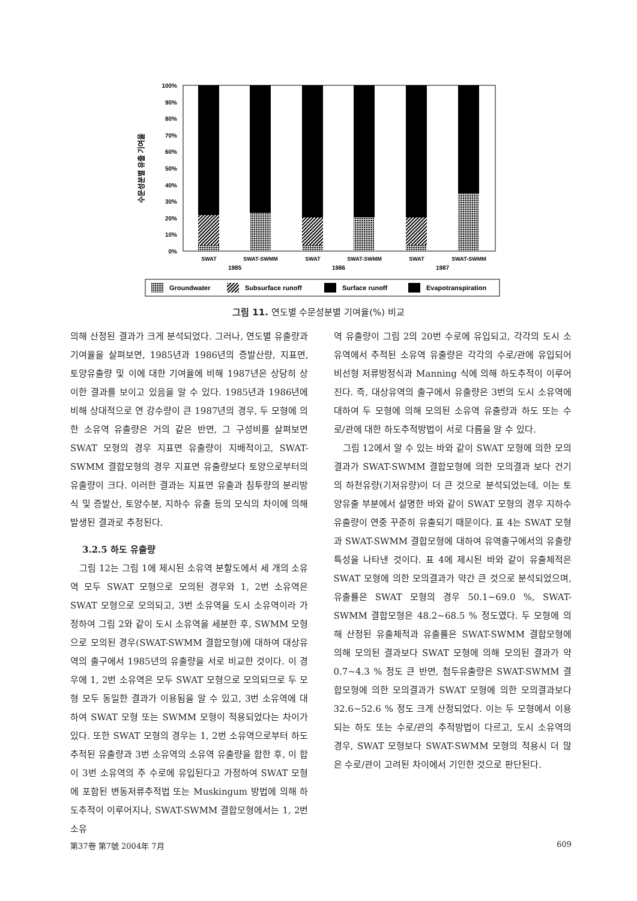100%
90%
80%
70%
60%
50%
40%
30%
20%
10%
0%
수문성분별 유출 기여율
SWAT
SWAT-SWMM
SWAT
SWAT-SWMM
SWAT
SWAT-SWMM
1985
1986
1987
Groundwater
Subsurface runoff
Surface runoff
Evapotranspiration
그림 11. 연도별 수문성분별 기여율(%) 비교
의해 산정된 결과가 크게 분석되었다. 그러나, 연도별 유출량과 기여율을 살펴보면, 1985년과 1986년의 증발산량, 지표면, 토양유출량 및 이에 대한 기여율에 비해 1987년은 상당히 상이한 결과를 보이고 있음을 알 수 있다. 1985년과 1986년에 비해 상대적으로 연 강수량이 큰 1987년의 경우, 두 모형에 의한 소유역 유출량은 거의 같은 반면, 그 구성비를 살펴보면 SWAT 모형의 경우 지표면 유출량이 지배적이고, SWAT-SWMM 결합모형의 경우 지표면 유출량보다 토양으로부터의 유출량이 크다. 이러한 결과는 지표면 유출과 침투량의 분리방식 및 증발산, 토양수분, 지하수 유출 등의 모식의 차이에 의해 발생된 결과로 추정된다.
3.2.5 하도 유출량
그림 12는 그림 1에 제시된 소유역 분할도에서 세 개의 소유역 모두 SWAT 모형으로 모의된 경우와 1, 2번 소유역은 SWAT 모형으로 모의되고, 3번 소유역을 도시 소유역이라 가정하여 그림 2와 같이 도시 소유역을 세분한 후, SWMM 모형으로 모의된 경우(SWAT-SWMM 결합모형)에 대하여 대상유역의 출구에서 1985년의 유출량을 서로 비교한 것이다. 이 경우에 1, 2번 소유역은 모두 SWAT 모형으로 모의되므로 두 모형 모두 동일한 결과가 이용됨을 알 수 있고, 3번 소유역에 대하여 SWAT 모형 또는 SWMM 모형이 적용되었다는 차이가 있다. 또한 SWAT 모형의 경우는 1, 2번 소유역으로부터 하도추적된 유출량과 3번 소유역의 소유역 유출량을 합한 후, 이 합이 3번 소유역의 주 수로에 유입된다고 가정하여 SWAT 모형에 포함된 변동저류추적법 또는 Muskingum 방법에 의해 하도추적이 이루어지나, SWAT-SWMM 결합모형에서는 1, 2번 소유
역 유출량이 그림 2의 20번 수로에 유입되고, 각각의 도시 소유역에서 추적된 소유역 유출량은 각각의 수로/관에 유입되어 비선형 저류방정식과 Manning 식에 의해 하도추적이 이루어진다. 즉, 대상유역의 출구에서 유출량은 3번의 도시 소유역에 대하여 두 모형에 의해 모의된 소유역 유출량과 하도 또는 수로/관에 대한 하도추적방법이 서로 다름을 알 수 있다.
그림 12에서 알 수 있는 바와 같이 SWAT 모형에 의한 모의결과가 SWAT-SWMM 결합모형에 의한 모의결과 보다 건기의 하천유량(기저유량)이 더 큰 것으로 분석되었는데, 이는 토양유출 부분에서 설명한 바와 같이 SWAT 모형의 경우 지하수 유출량이 연중 꾸준히 유출되기 때문이다. 표 4는 SWAT 모형과 SWAT-SWMM 결합모형에 대하여 유역출구에서의 유출량 특성을 나타낸 것이다. 표 4에 제시된 바와 같이 유출체적은 SWAT 모형에 의한 모의결과가 약간 큰 것으로 분석되었으며, 유출률은 SWAT 모형의 경우 50.1~69.0 %, SWAT-SWMM 결합모형은 48.2~68.5 % 정도였다. 두 모형에 의해 산정된 유출체적과 유출률은 SWAT-SWMM 결합모형에 의해 모의된 결과보다 SWAT 모형에 의해 모의된 결과가 약 0.7~4.3 % 정도 큰 반면, 첨두유출량은 SWAT-SWMM 결합모형에 의한 모의결과가 SWAT 모형에 의한 모의결과보다 32.6~52.6 % 정도 크게 산정되었다. 이는 두 모형에서 이용되는 하도 또는 수로/관의 추적방법이 다르고, 도시 소유역의 경우, SWAT 모형보다 SWAT-SWMM 모형의 적용시 더 많은 수로/관이 고려된 차이에서 기인한 것으로 판단된다.
第37卷 第7號 2004年 7月 609